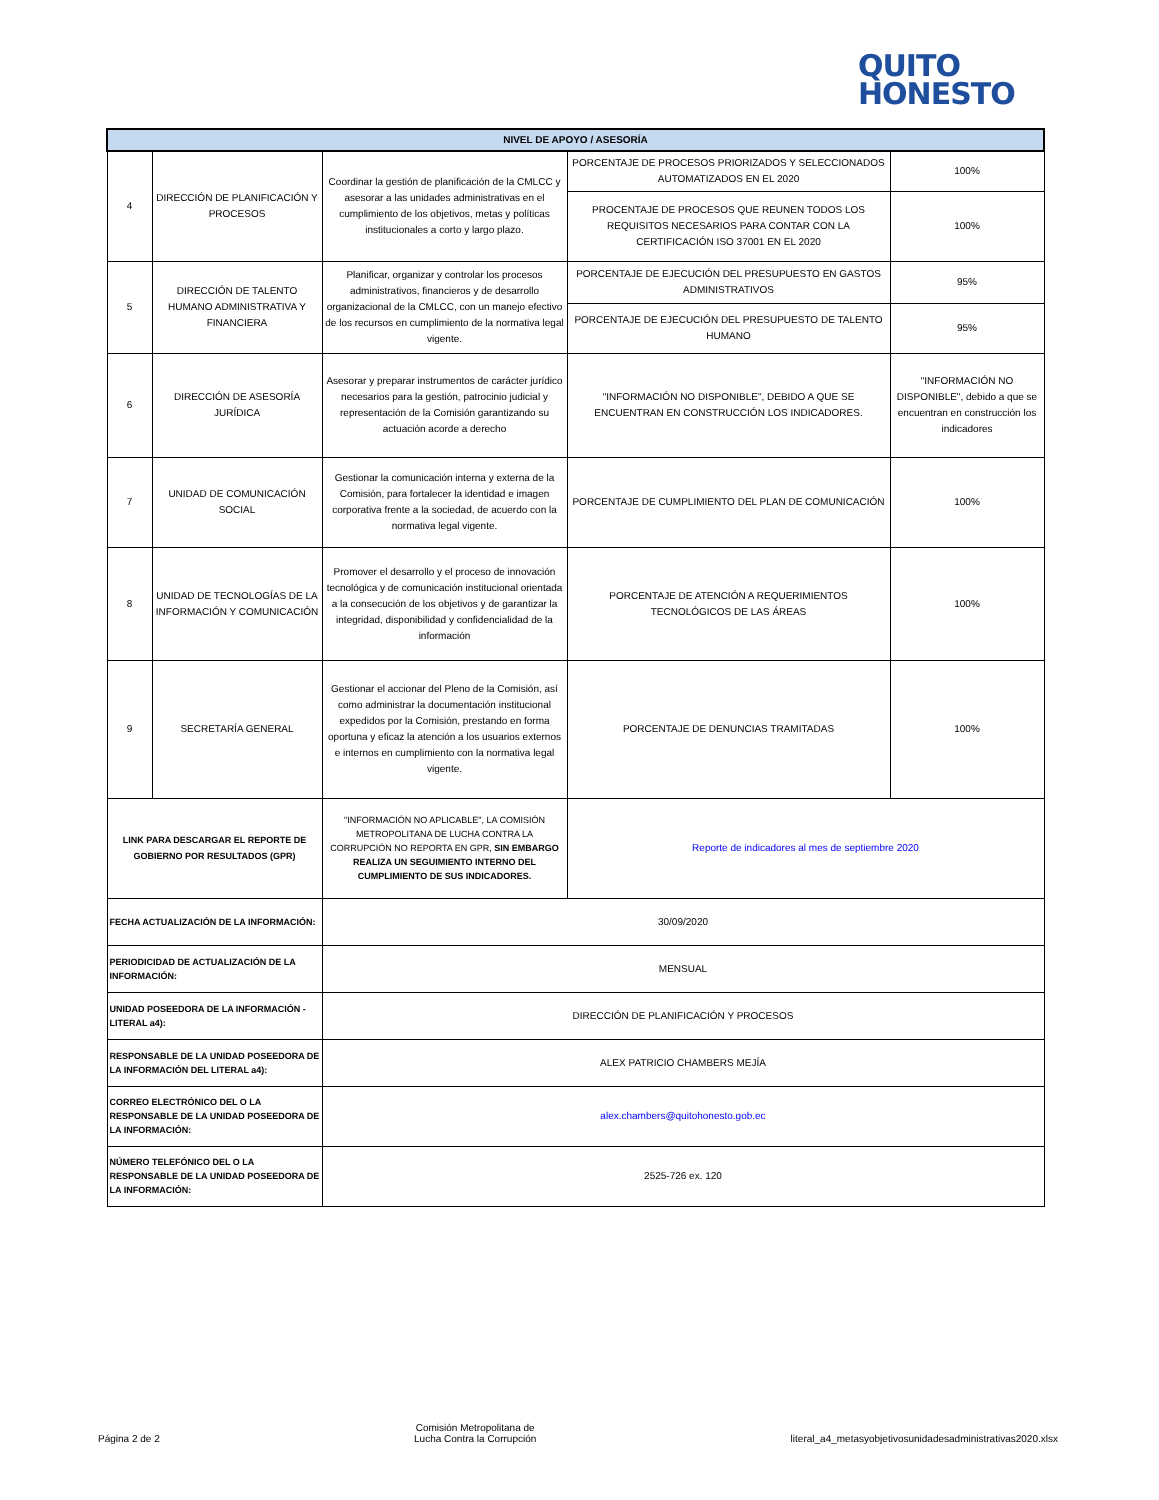QUITO
HONESTO
| NIVEL DE APOYO / ASESORÍA | | | | |
| --- | --- | --- | --- | --- |
| 4 | DIRECCIÓN DE PLANIFICACIÓN Y PROCESOS | Coordinar la gestión de planificación de la CMLCC y asesorar a las unidades administrativas en el cumplimiento de los objetivos, metas y políticas institucionales a corto y largo plazo. | PORCENTAJE DE PROCESOS PRIORIZADOS Y SELECCIONADOS AUTOMATIZADOS EN EL 2020 | 100% |
| | | | PROCENTAJE DE PROCESOS QUE REUNEN TODOS LOS REQUISITOS NECESARIOS PARA CONTAR CON LA CERTIFICACIÓN ISO 37001 EN EL 2020 | 100% |
| 5 | DIRECCIÓN DE TALENTO HUMANO ADMINISTRATIVA Y FINANCIERA | Planificar, organizar y controlar los procesos administrativos, financieros y de desarrollo organizacional de la CMLCC, con un manejo efectivo de los recursos en cumplimiento de la normativa legal vigente. | PORCENTAJE DE EJECUCIÓN DEL PRESUPUESTO EN GASTOS ADMINISTRATIVOS | 95% |
| | | | PORCENTAJE DE EJECUCIÓN DEL PRESUPUESTO DE TALENTO HUMANO | 95% |
| 6 | DIRECCIÓN DE ASESORÍA JURÍDICA | Asesorar y preparar instrumentos de carácter jurídico necesarios para la gestión, patrocinio judicial y representación de la Comisión garantizando su actuación acorde a derecho | "INFORMACIÓN NO DISPONIBLE", DEBIDO A QUE SE ENCUENTRAN EN CONSTRUCCIÓN LOS INDICADORES. | "INFORMACIÓN NO DISPONIBLE", debido a que se encuentran en construcción los indicadores |
| 7 | UNIDAD DE COMUNICACIÓN SOCIAL | Gestionar la comunicación interna y externa de la Comisión, para fortalecer la identidad e imagen corporativa frente a la sociedad, de acuerdo con la normativa legal vigente. | PORCENTAJE DE CUMPLIMIENTO DEL PLAN DE COMUNICACIÓN | 100% |
| 8 | UNIDAD DE TECNOLOGÍAS DE LA INFORMACIÓN Y COMUNICACIÓN | Promover el desarrollo y el proceso de innovación tecnológica y de comunicación institucional orientada a la consecución de los objetivos y de garantizar la integridad, disponibilidad y confidencialidad de la información | PORCENTAJE DE ATENCIÓN A REQUERIMIENTOS TECNOLÓGICOS DE LAS ÁREAS | 100% |
| 9 | SECRETARÍA GENERAL | Gestionar el accionar del Pleno de la Comisión, así como administrar la documentación institucional expedidos por la Comisión, prestando en forma oportuna y eficaz la atención a los usuarios externos e internos en cumplimiento con la normativa legal vigente. | PORCENTAJE DE DENUNCIAS TRAMITADAS | 100% |
| LINK PARA DESCARGAR EL REPORTE DE GOBIERNO POR RESULTADOS (GPR) | | "INFORMACIÓN NO APLICABLE", LA COMISIÓN METROPOLITANA DE LUCHA CONTRA LA CORRUPCIÓN NO REPORTA EN GPR, SIN EMBARGO REALIZA UN SEGUIMIENTO INTERNO DEL CUMPLIMIENTO DE SUS INDICADORES. | Reporte de indicadores al mes de septiembre 2020 | |
| FECHA ACTUALIZACIÓN DE LA INFORMACIÓN: | | 30/09/2020 | | |
| PERIODICIDAD DE ACTUALIZACIÓN DE LA INFORMACIÓN: | | MENSUAL | | |
| UNIDAD POSEEDORA DE LA INFORMACIÓN - LITERAL a4): | | DIRECCIÓN DE PLANIFICACIÓN Y PROCESOS | | |
| RESPONSABLE DE LA UNIDAD POSEEDORA DE LA INFORMACIÓN DEL LITERAL a4): | | ALEX PATRICIO CHAMBERS MEJÍA | | |
| CORREO ELECTRÓNICO DEL O LA RESPONSABLE DE LA UNIDAD POSEEDORA DE LA INFORMACIÓN: | | alex.chambers@quitohonesto.gob.ec | | |
| NÚMERO TELEFÓNICO DEL O LA RESPONSABLE DE LA UNIDAD POSEEDORA DE LA INFORMACIÓN: | | 2525-726 ex. 120 | | |
Página 2 de 2
Comisión Metropolitana de
Lucha Contra la Corrupción
literal_a4_metasyobjetivosunidadesadministrativas2020.xlsx